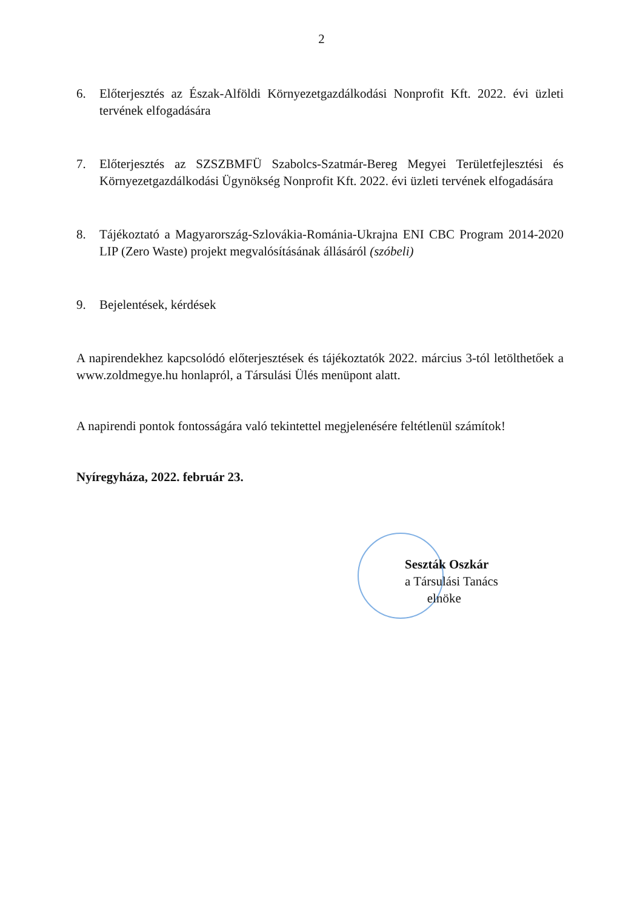2
6. Előterjesztés az Észak-Alföldi Környezetgazdálkodási Nonprofit Kft. 2022. évi üzleti tervének elfogadására
7. Előterjesztés az SZSZBMFÜ Szabolcs-Szatmár-Bereg Megyei Területfejlesztési és Környezetgazdálkodási Ügynökség Nonprofit Kft. 2022. évi üzleti tervének elfogadására
8. Tájékoztató a Magyarország-Szlovákia-Románia-Ukrajna ENI CBC Program 2014-2020 LIP (Zero Waste) projekt megvalósításának állásáról (szóbeli)
9. Bejelentések, kérdések
A napirendekhez kapcsolódó előterjesztések és tájékoztatók 2022. március 3-tól letölthetőek a www.zoldmegye.hu honlapról, a Társulási Ülés menüpont alatt.
A napirendi pontok fontosságára való tekintettel megjelenésére feltétlenül számítok!
Nyíregyháza, 2022. február 23.
Seszták Oszkár
a Társulási Tanács
elnöke